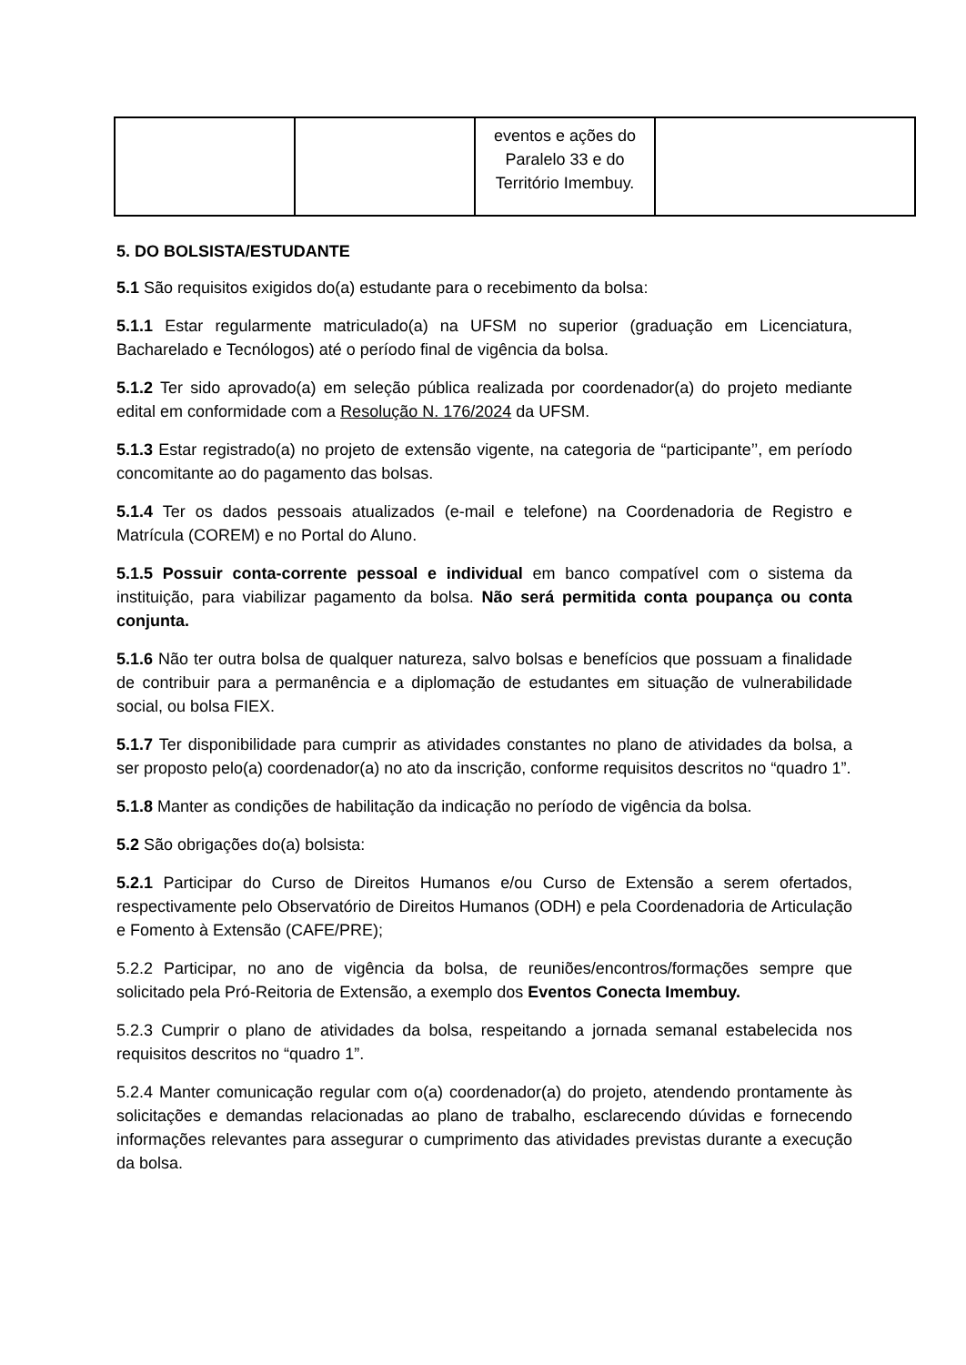| | | eventos e ações do Paralelo 33 e do Território Imembuy. | |
5. DO BOLSISTA/ESTUDANTE
5.1 São requisitos exigidos do(a) estudante para o recebimento da bolsa:
5.1.1 Estar regularmente matriculado(a) na UFSM no superior (graduação em Licenciatura, Bacharelado e Tecnólogos) até o período final de vigência da bolsa.
5.1.2 Ter sido aprovado(a) em seleção pública realizada por coordenador(a) do projeto mediante edital em conformidade com a Resolução N. 176/2024 da UFSM.
5.1.3 Estar registrado(a) no projeto de extensão vigente, na categoria de “participante’’, em período concomitante ao do pagamento das bolsas.
5.1.4 Ter os dados pessoais atualizados (e-mail e telefone) na Coordenadoria de Registro e Matrícula (COREM) e no Portal do Aluno.
5.1.5 Possuir conta-corrente pessoal e individual em banco compatível com o sistema da instituição, para viabilizar pagamento da bolsa. Não será permitida conta poupança ou conta conjunta.
5.1.6 Não ter outra bolsa de qualquer natureza, salvo bolsas e benefícios que possuam a finalidade de contribuir para a permanência e a diplomação de estudantes em situação de vulnerabilidade social, ou bolsa FIEX.
5.1.7 Ter disponibilidade para cumprir as atividades constantes no plano de atividades da bolsa, a ser proposto pelo(a) coordenador(a) no ato da inscrição, conforme requisitos descritos no “quadro 1”.
5.1.8 Manter as condições de habilitação da indicação no período de vigência da bolsa.
5.2 São obrigações do(a) bolsista:
5.2.1 Participar do Curso de Direitos Humanos e/ou Curso de Extensão a serem ofertados, respectivamente pelo Observatório de Direitos Humanos (ODH) e pela Coordenadoria de Articulação e Fomento à Extensão (CAFE/PRE);
5.2.2 Participar, no ano de vigência da bolsa, de reuniões/encontros/formações sempre que solicitado pela Pró-Reitoria de Extensão, a exemplo dos Eventos Conecta Imembuy.
5.2.3 Cumprir o plano de atividades da bolsa, respeitando a jornada semanal estabelecida nos requisitos descritos no “quadro 1”.
5.2.4 Manter comunicação regular com o(a) coordenador(a) do projeto, atendendo prontamente às solicitações e demandas relacionadas ao plano de trabalho, esclarecendo dúvidas e fornecendo informações relevantes para assegurar o cumprimento das atividades previstas durante a execução da bolsa.